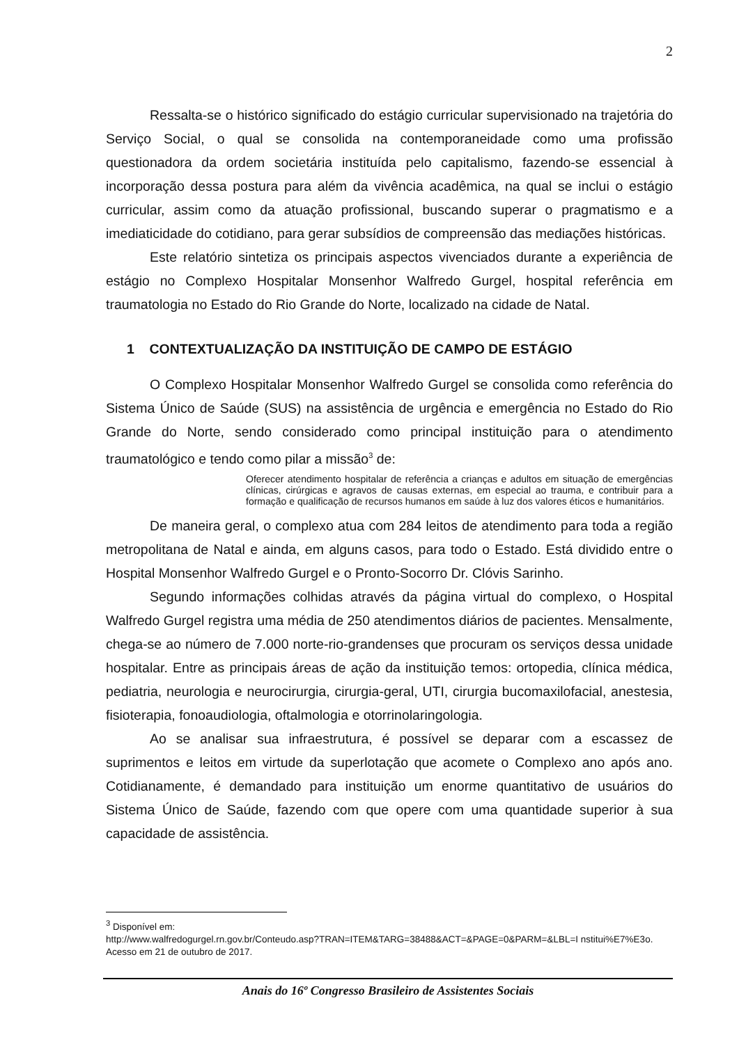2
Ressalta-se o histórico significado do estágio curricular supervisionado na trajetória do Serviço Social, o qual se consolida na contemporaneidade como uma profissão questionadora da ordem societária instituída pelo capitalismo, fazendo-se essencial à incorporação dessa postura para além da vivência acadêmica, na qual se inclui o estágio curricular, assim como da atuação profissional, buscando superar o pragmatismo e a imediaticidade do cotidiano, para gerar subsídios de compreensão das mediações históricas.
Este relatório sintetiza os principais aspectos vivenciados durante a experiência de estágio no Complexo Hospitalar Monsenhor Walfredo Gurgel, hospital referência em traumatologia no Estado do Rio Grande do Norte, localizado na cidade de Natal.
1 CONTEXTUALIZAÇÃO DA INSTITUIÇÃO DE CAMPO DE ESTÁGIO
O Complexo Hospitalar Monsenhor Walfredo Gurgel se consolida como referência do Sistema Único de Saúde (SUS) na assistência de urgência e emergência no Estado do Rio Grande do Norte, sendo considerado como principal instituição para o atendimento traumatológico e tendo como pilar a missão<sup>3</sup> de:
Oferecer atendimento hospitalar de referência a crianças e adultos em situação de emergências clínicas, cirúrgicas e agravos de causas externas, em especial ao trauma, e contribuir para a formação e qualificação de recursos humanos em saúde à luz dos valores éticos e humanitários.
De maneira geral, o complexo atua com 284 leitos de atendimento para toda a região metropolitana de Natal e ainda, em alguns casos, para todo o Estado. Está dividido entre o Hospital Monsenhor Walfredo Gurgel e o Pronto-Socorro Dr. Clóvis Sarinho.
Segundo informações colhidas através da página virtual do complexo, o Hospital Walfredo Gurgel registra uma média de 250 atendimentos diários de pacientes. Mensalmente, chega-se ao número de 7.000 norte-rio-grandenses que procuram os serviços dessa unidade hospitalar. Entre as principais áreas de ação da instituição temos: ortopedia, clínica médica, pediatria, neurologia e neurocirurgia, cirurgia-geral, UTI, cirurgia bucomaxilofacial, anestesia, fisioterapia, fonoaudiologia, oftalmologia e otorrinolaringologia.
Ao se analisar sua infraestrutura, é possível se deparar com a escassez de suprimentos e leitos em virtude da superlotação que acomete o Complexo ano após ano. Cotidianamente, é demandado para instituição um enorme quantitativo de usuários do Sistema Único de Saúde, fazendo com que opere com uma quantidade superior à sua capacidade de assistência.
<sup>3</sup> Disponível em:
http://www.walfredogurgel.rn.gov.br/Conteudo.asp?TRAN=ITEM&TARG=38488&ACT=&PAGE=0&PARM=&LBL=I nstitui%E7%E3o. Acesso em 21 de outubro de 2017.
Anais do 16º Congresso Brasileiro de Assistentes Sociais